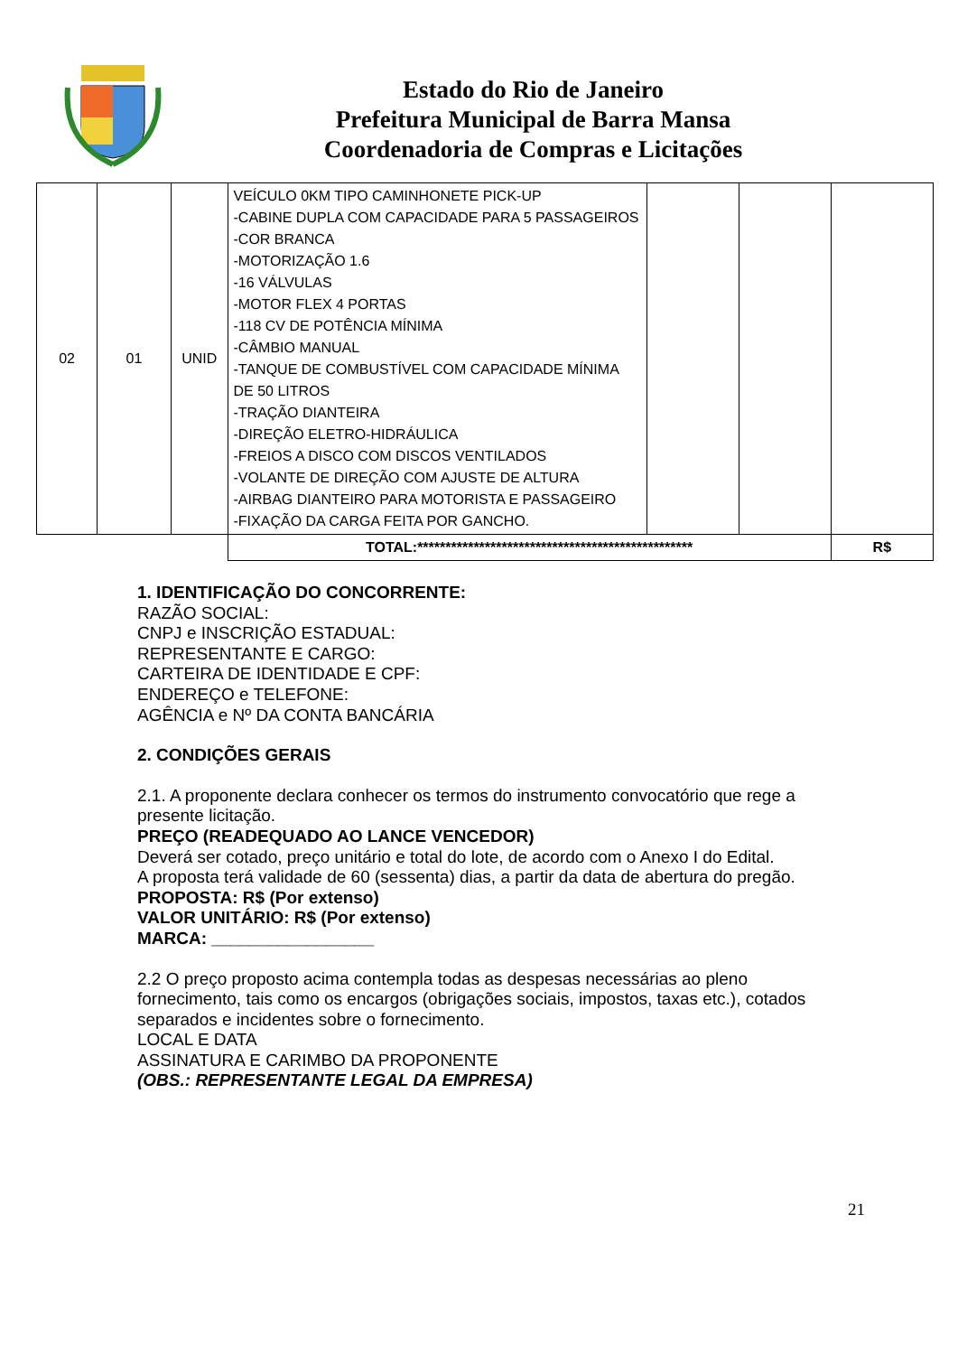Estado do Rio de Janeiro
Prefeitura Municipal de Barra Mansa
Coordenadoria de Compras e Licitações
| 02 | 01 | UNID | VEÍCULO 0KM TIPO CAMINHONETE PICK-UP -CABINE DUPLA COM CAPACIDADE PARA 5 PASSAGEIROS -COR BRANCA -MOTORIZAÇÃO 1.6 -16 VÁLVULAS -MOTOR FLEX 4 PORTAS -118 CV DE POTÊNCIA MÍNIMA -CÂMBIO MANUAL -TANQUE DE COMBUSTÍVEL COM CAPACIDADE MÍNIMA DE 50 LITROS -TRAÇÃO DIANTEIRA -DIREÇÃO ELETRO-HIDRÁULICA -FREIOS A DISCO COM DISCOS VENTILADOS -VOLANTE DE DIREÇÃO COM AJUSTE DE ALTURA -AIRBAG DIANTEIRO PARA MOTORISTA E PASSAGEIRO -FIXAÇÃO DA CARGA FEITA POR GANCHO. | | | |
| | | | TOTAL:************************************************* | | | R$ |
1. IDENTIFICAÇÃO DO CONCORRENTE:
RAZÃO SOCIAL:
CNPJ e INSCRIÇÃO ESTADUAL:
REPRESENTANTE E CARGO:
CARTEIRA DE IDENTIDADE E CPF:
ENDEREÇO e TELEFONE:
AGÊNCIA e Nº DA CONTA BANCÁRIA
2. CONDIÇÕES GERAIS
2.1. A proponente declara conhecer os termos do instrumento convocatório que rege a presente licitação.
PREÇO (READEQUADO AO LANCE VENCEDOR)
Deverá ser cotado, preço unitário e total do lote, de acordo com o Anexo I do Edital.
A proposta terá validade de 60 (sessenta) dias, a partir da data de abertura do pregão.
PROPOSTA: R$ (Por extenso)
VALOR UNITÁRIO: R$ (Por extenso)
MARCA: _________________
2.2 O preço proposto acima contempla todas as despesas necessárias ao pleno fornecimento, tais como os encargos (obrigações sociais, impostos, taxas etc.), cotados separados e incidentes sobre o fornecimento.
LOCAL E DATA
ASSINATURA E CARIMBO DA PROPONENTE
(OBS.: REPRESENTANTE LEGAL DA EMPRESA)
21